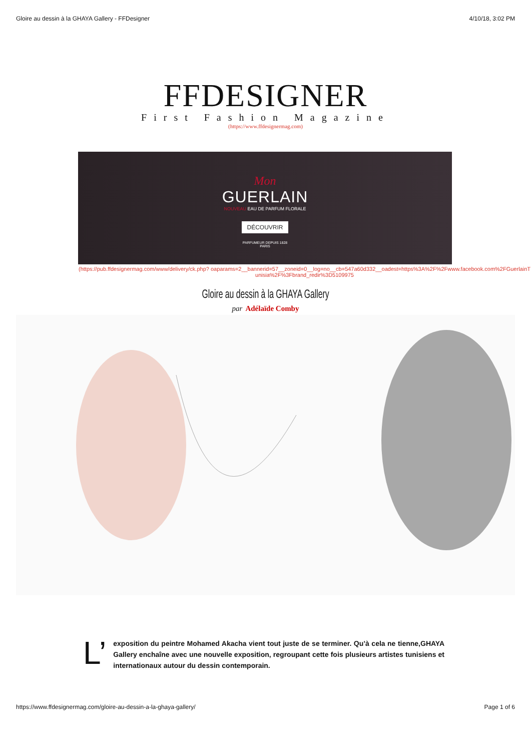Gloire au dessin à la GHAYA Gallery - FFDesigner 4/10/18, 3:02 PM
FFDESIGNER
First Fashion Magazine
(https://www.ffdesignermag.com)
Mon
GUERLAIN
NOUVEAU EAU DE PARFUM FLORALE
DÉCOUVRIR
PARFUMEUR DEPUIS 1828
PARIS
(https://pub.ffdesignermag.com/www/delivery/ck.php? oaparams=2__bannerid=57__zoneid=0__log=no__cb=547a60d332__oadest=https%3A%2F%2Fwww.facebook.com%2FGuerlainTunisia%2F%3Fbrand_redir%3D5109975
Gloire au dessin à la GHAYA Gallery
par Adélaïde Comby
L’
exposition du peintre Mohamed Akacha vient tout juste de se terminer. Qu’à cela ne tienne,GHAYA Gallery enchaîne avec une nouvelle exposition, regroupant cette fois plusieurs artistes tunisiens et internationaux autour du dessin contemporain.
https://www.ffdesignermag.com/gloire-au-dessin-a-la-ghaya-gallery/ Page 1 of 6